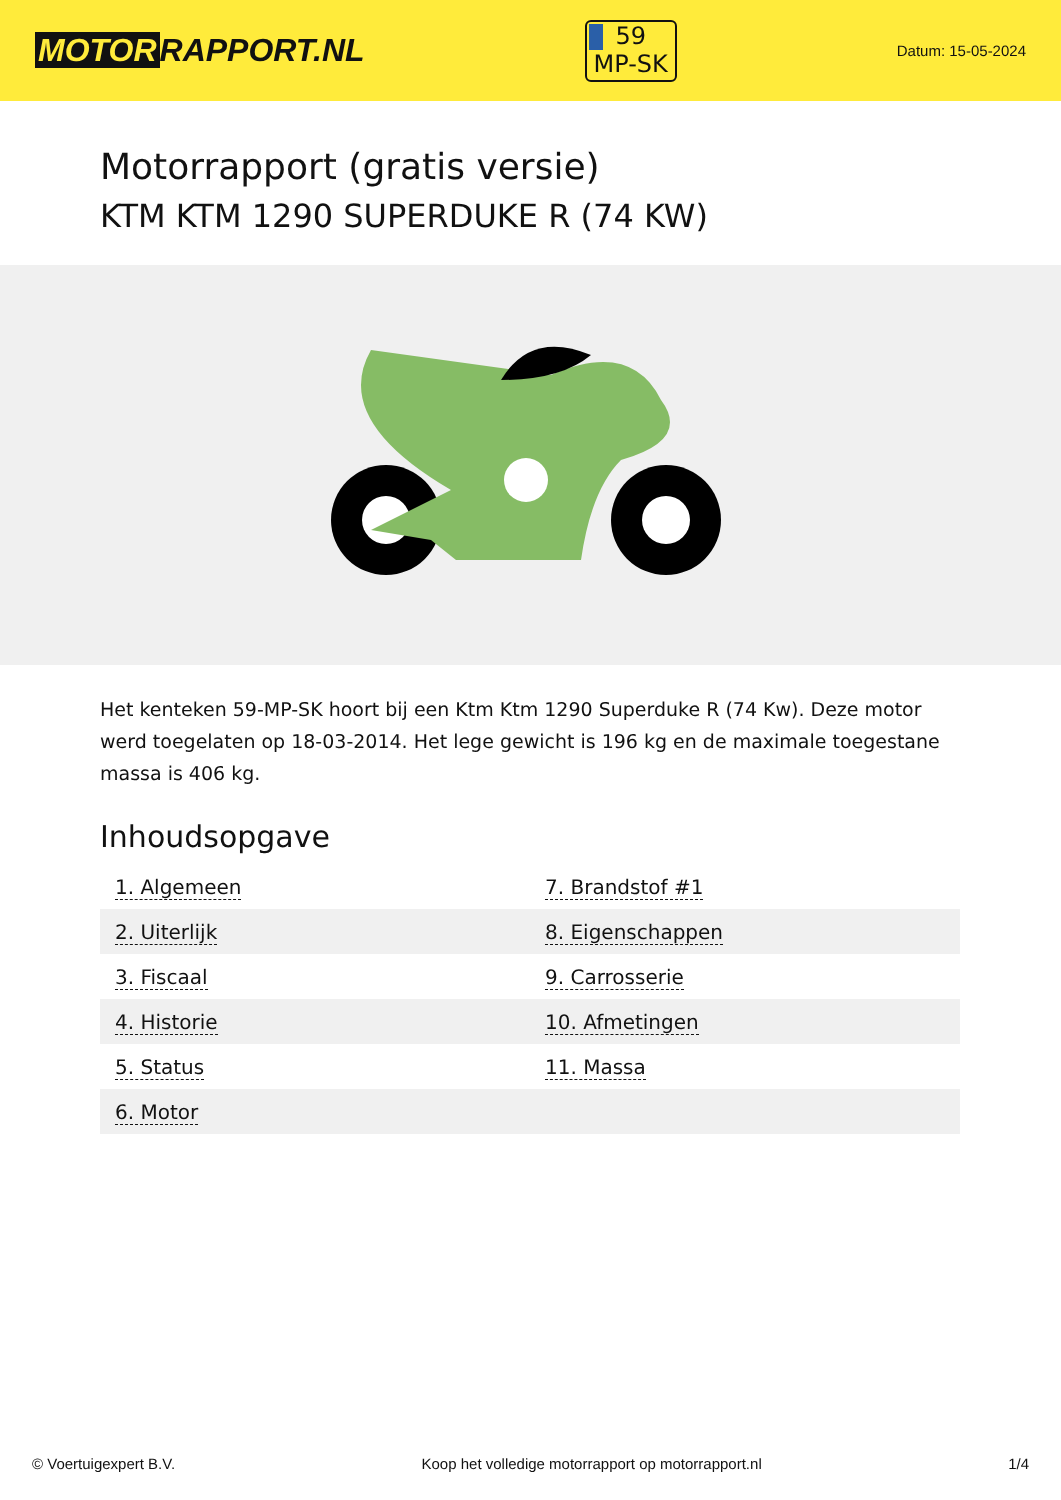MOTOR RAPPORT.NL
59
MP-SK
Datum: 15-05-2024
Motorrapport (gratis versie)
KTM KTM 1290 SUPERDUKE R (74 KW)
Het kenteken 59-MP-SK hoort bij een Ktm Ktm 1290 Superduke R (74 Kw). Deze motor werd toegelaten op 18-03-2014. Het lege gewicht is 196 kg en de maximale toegestane massa is 406 kg.
Inhoudsopgave
| 1. Algemeen | 7. Brandstof #1 |
| 2. Uiterlijk | 8. Eigenschappen |
| 3. Fiscaal | 9. Carrosserie |
| 4. Historie | 10. Afmetingen |
| 5. Status | 11. Massa |
| 6. Motor | |
© Voertuigexpert B.V. Koop het volledige motorrapport op motorrapport.nl 1/4